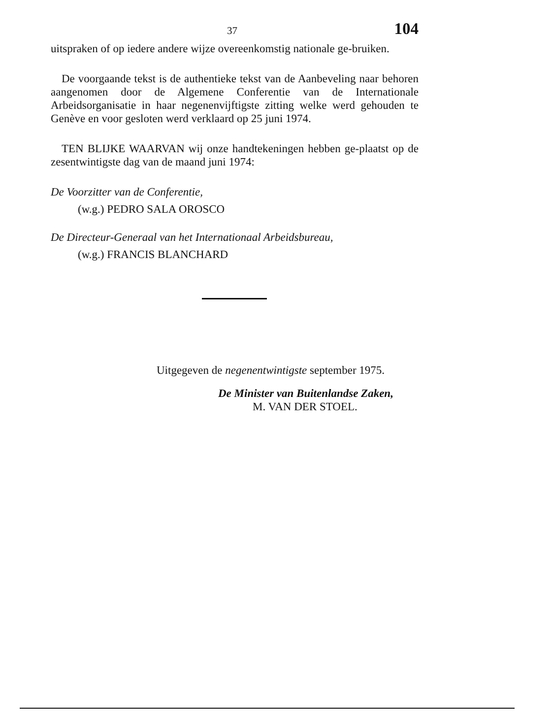37 104
uitspraken of op iedere andere wijze overeenkomstig nationale ge-bruiken.
De voorgaande tekst is de authentieke tekst van de Aanbeveling naar behoren aangenomen door de Algemene Conferentie van de Internationale Arbeidsorganisatie in haar negenenvijftigste zitting welke werd gehouden te Genève en voor gesloten werd verklaard op 25 juni 1974.
TEN BLIJKE WAARVAN wij onze handtekeningen hebben ge-plaatst op de zesentwintigste dag van de maand juni 1974:
De Voorzitter van de Conferentie,
(w.g.) PEDRO SALA OROSCO
De Directeur-Generaal van het Internationaal Arbeidsbureau,
(w.g.) FRANCIS BLANCHARD
Uitgegeven de negenentwintigste september 1975.
De Minister van Buitenlandse Zaken,
M. VAN DER STOEL.